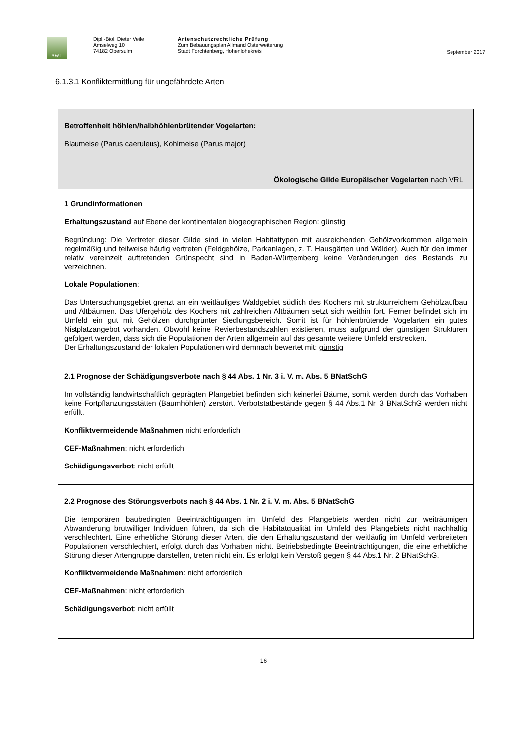AWL
Dipl.-Biol. Dieter Veile
Amselweg 10
74182 Obersulm
Artenschutzrechtliche Prüfung
Zum Bebauungsplan Allmand Osterweiterung
Stadt Forchtenberg, Hohenlohekreis
September 2017
6.1.3.1 Konfliktermittlung für ungefährdete Arten
| Betroffenheit höhlen/halbhöhlenbrütender Vogelarten: Blaumeise (Parus caeruleus), Kohlmeise (Parus major) Ökologische Gilde Europäischer Vogelarten nach VRL |
| 1 Grundinformationen Erhaltungszustand auf Ebene der kontinentalen biogeographischen Region: günstig Begründung: Die Vertreter dieser Gilde sind in vielen Habitattypen mit ausreichenden Gehölzvorkommen allgemein regelmäßig und teilweise häufig vertreten (Feldgehölze, Parkanlagen, z. T. Hausgärten und Wälder). Auch für den immer relativ vereinzelt auftretenden Grünspecht sind in Baden-Württemberg keine Veränderungen des Bestands zu verzeichnen. Lokale Populationen : Das Untersuchungsgebiet grenzt an ein weitläufiges Waldgebiet südlich des Kochers mit strukturreichem Gehölzaufbau und Altbäumen. Das Ufergehölz des Kochers mit zahlreichen Altbäumen setzt sich weithin fort. Ferner befindet sich im Umfeld ein gut mit Gehölzen durchgrünter Siedlungsbereich. Somit ist für höhlenbrütende Vogelarten ein gutes Nistplatzangebot vorhanden. Obwohl keine Revierbestandszahlen existieren, muss aufgrund der günstigen Strukturen gefolgert werden, dass sich die Populationen der Arten allgemein auf das gesamte weitere Umfeld erstrecken. Der Erhaltungszustand der lokalen Populationen wird demnach bewertet mit: günstig |
| 2.1 Prognose der Schädigungsverbote nach § 44 Abs. 1 Nr. 3 i. V. m. Abs. 5 BNatSchG Im vollständig landwirtschaftlich geprägten Plangebiet befinden sich keinerlei Bäume, somit werden durch das Vorhaben keine Fortpflanzungsstätten (Baumhöhlen) zerstört. Verbotstatbestände gegen § 44 Abs.1 Nr. 3 BNatSchG werden nicht erfüllt. Konfliktvermeidende Maßnahmen nicht erforderlich CEF-Maßnahmen : nicht erforderlich Schädigungsverbot : nicht erfüllt |
| 2.2 Prognose des Störungsverbots nach § 44 Abs. 1 Nr. 2 i. V. m. Abs. 5 BNatSchG Die temporären baubedingten Beeinträchtigungen im Umfeld des Plangebiets werden nicht zur weiträumigen Abwanderung brutwilliger Individuen führen, da sich die Habitatqualität im Umfeld des Plangebiets nicht nachhaltig verschlechtert. Eine erhebliche Störung dieser Arten, die den Erhaltungszustand der weitläufig im Umfeld verbreiteten Populationen verschlechtert, erfolgt durch das Vorhaben nicht. Betriebsbedingte Beeinträchtigungen, die eine erhebliche Störung dieser Artengruppe darstellen, treten nicht ein. Es erfolgt kein Verstoß gegen § 44 Abs.1 Nr. 2 BNatSchG. Konfliktvermeidende Maßnahmen : nicht erforderlich CEF-Maßnahmen : nicht erforderlich Schädigungsverbot : nicht erfüllt |
16